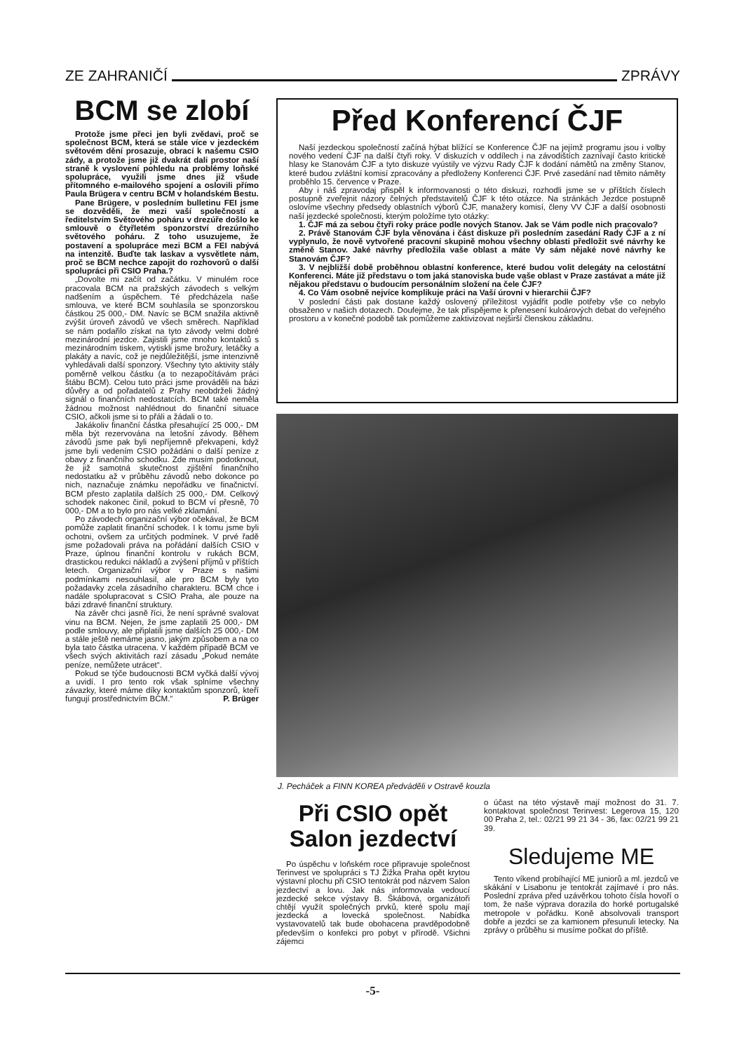ZE ZAHRANIČÍ ZPRÁVY
BCM se zlobí
Protože jsme přeci jen byli zvědavi, proč se společnost BCM, která se stále více v jezdeckém světovém dění prosazuje, obrací k našemu CSIO zády, a protože jsme již dvakrát dali prostor naší straně k vyslovení pohledu na problémy loňské spolupráce, využili jsme dnes již všude přítomného e-mailového spojení a oslovili přímo Paula Brügera v centru BCM v holandském Bestu.
Pane Brügere, v posledním bulletinu FEI jsme se dozvěděli, že mezi vaší společností a ředitelstvím Světového poháru v drezúře došlo ke smlouvě o čtyřletém sponzorství drezúrního světového poháru. Z toho usuzujeme, že postavení a spolupráce mezi BCM a FEI nabývá na intenzitě. Buďte tak laskav a vysvětlete nám, proč se BCM nechce zapojit do rozhovorů o další spolupráci při CSIO Praha.?
„Dovolte mi začít od začátku. V minulém roce pracovala BCM na pražských závodech s velkým nadšením a úspěchem. Té předcházela naše smlouva, ve které BCM souhlasila se sponzorskou částkou 25 000,- DM. Navíc se BCM snažila aktivně zvýšit úroveň závodů ve všech směrech. Například se nám podařilo získat na tyto závody velmi dobré mezinárodní jezdce. Zajistili jsme mnoho kontaktů s mezinárodním tiskem, vytiskli jsme brožury, letáčky a plakáty a navíc, což je nejdůležitější, jsme intenzivně vyhledávali další sponzory. Všechny tyto aktivity stály poměrně velkou částku (a to nezapočítávám práci štábu BCM). Celou tuto práci jsme prováděli na bázi důvěry a od pořadatelů z Prahy neobdrželi žádný signál o finančních nedostatcích. BCM také neměla žádnou možnost nahlédnout do finanční situace CSIO, ačkoli jsme si to přáli a žádali o to.
Jakákoliv finanční částka přesahující 25 000,- DM měla být rezervována na letošní závody. Během závodů jsme pak byli nepříjemně překvapeni, když jsme byli vedením CSIO požádáni o další peníze z obavy z finančního schodku. Zde musím podotknout, že již samotná skutečnost zjištění finančního nedostatku až v průběhu závodů nebo dokonce po nich, naznačuje známku nepořádku ve finačnictví. BCM přesto zaplatila dalších 25 000,- DM. Celkový schodek nakonec činil, pokud to BCM ví přesně, 70 000,- DM a to bylo pro nás velké zklamání.
Po závodech organizační výbor očekával, že BCM pomůže zaplatit finanční schodek. I k tomu jsme byli ochotni, ovšem za určitých podmínek. V prvé řadě jsme požadovali práva na pořádání dalších CSIO v Praze, úplnou finanční kontrolu v rukách BCM, drastickou redukci nákladů a zvýšení příjmů v příštích letech. Organizační výbor v Praze s našimi podmínkami nesouhlasil, ale pro BCM byly tyto požadavky zcela zásadního charakteru. BCM chce i nadále spolupracovat s CSIO Praha, ale pouze na bázi zdravé finanční struktury.
Na závěr chci jasně říci, že není správné svalovat vinu na BCM. Nejen, že jsme zaplatili 25 000,- DM podle smlouvy, ale připlatili jsme dalších 25 000,- DM a stále ještě nemáme jasno, jakým způsobem a na co byla tato částka utracena. V každém případě BCM ve všech svých aktivitách razí zásadu „Pokud nemáte peníze, nemůžete utrácet“.
Pokud se týče budoucnosti BCM vyčká další vývoj a uvidí. I pro tento rok však splníme všechny závazky, které máme díky kontaktům sponzorů, kteří fungují prostřednictvím BCM.“ P. Brüger
Před Konferencí ČJF
Naší jezdeckou společností začíná hýbat blížící se Konference ČJF na jejímž programu jsou i volby nového vedení ČJF na další čtyři roky. V diskuzích v oddílech i na závodištích zaznívají často kritické hlasy ke Stanovám ČJF a tyto diskuze vyústily ve výzvu Rady ČJF k dodání námětů na změny Stanov, které budou zvláštní komisí zpracovány a předloženy Konferenci ČJF. Prvé zasedání nad těmito náměty proběhlo 15. července v Praze.
Aby i náš zpravodaj přispěl k informovanosti o této diskuzi, rozhodli jsme se v příštích číslech postupně zveřejnit názory čelných představitelů ČJF k této otázce. Na stránkách Jezdce postupně oslovíme všechny předsedy oblastních výborů ČJF, manažery komisí, členy VV ČJF a další osobnosti naší jezdecké společnosti, kterým položíme tyto otázky:
1. ČJF má za sebou čtyři roky práce podle nových Stanov. Jak se Vám podle nich pracovalo?
2. Právě Stanovám ČJF byla věnována i část diskuze při posledním zasedání Rady ČJF a z ní vyplynulo, že nově vytvořené pracovní skupině mohou všechny oblasti předložit své návrhy ke změně Stanov. Jaké návrhy předložila vaše oblast a máte Vy sám nějaké nové návrhy ke Stanovám ČJF?
3. V nejbližší době proběhnou oblastní konference, které budou volit delegáty na celostátní Konferenci. Máte již představu o tom jaká stanoviska bude vaše oblast v Praze zastávat a máte již nějakou představu o budoucím personálním složení na čele ČJF?
4. Co Vám osobně nejvíce komplikuje práci na Vaší úrovni v hierarchii ČJF?
V poslední části pak dostane každý oslovený příležitost vyjádřit podle potřeby vše co nebylo obsaženo v našich dotazech. Doufejme, že tak přispějeme k přenesení kuloárových debat do veřejného prostoru a v konečné podobě tak pomůžeme zaktivizovat nejširší členskou základnu.
J. Pecháček a FINN KOREA předváděli v Ostravě kouzla
Při CSIO opět Salon jezdectví
Po úspěchu v loňském roce připravuje společnost Terinvest ve spolupráci s TJ Žižka Praha opět krytou výstavní plochu při CSIO tentokrát pod názvem Salon jezdectví a lovu. Jak nás informovala vedoucí jezdecké sekce výstavy B. Škábová, organizátoři chtějí využít společných prvků, které spolu mají jezdecká a lovecká společnost. Nabídka vystavovatelů tak bude obohacena pravděpodobně především o konfekci pro pobyt v přírodě. Všichni zájemci
o účast na této výstavě mají možnost do 31. 7. kontaktovat společnost Terinvest: Legerova 15, 120 00 Praha 2, tel.: 02/21 99 21 34 - 36, fax: 02/21 99 21 39.
Sledujeme ME
Tento víkend probíhající ME juniorů a ml. jezdců ve skákání v Lisabonu je tentokrát zajímavé i pro nás. Poslední zpráva před uzávěrkou tohoto čísla hovoří o tom, že naše výprava dorazila do horké portugalské metropole v pořádku. Koně absolvovali transport dobře a jezdci se za kamionem přesunuli letecky. Na zprávy o průběhu si musíme počkat do příště.
-5-